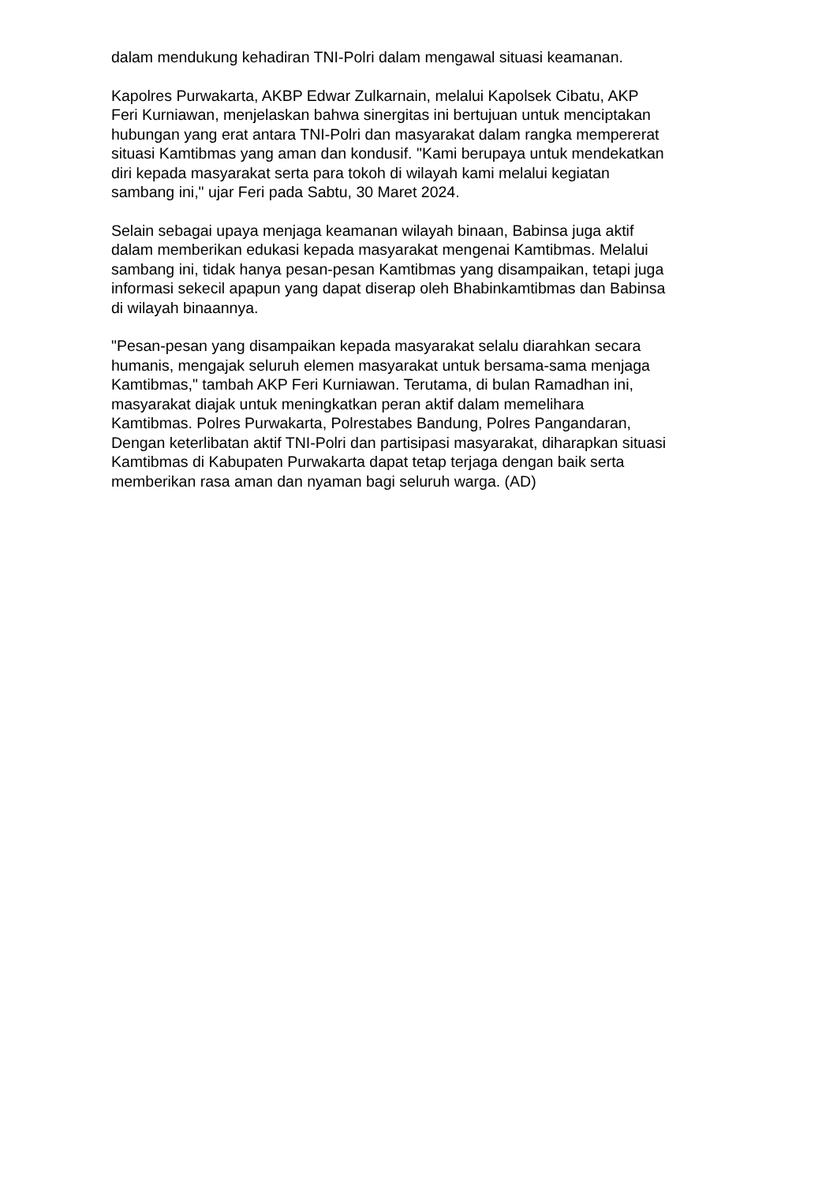dalam mendukung kehadiran TNI-Polri dalam mengawal situasi keamanan.
Kapolres Purwakarta, AKBP Edwar Zulkarnain, melalui Kapolsek Cibatu, AKP
Feri Kurniawan, menjelaskan bahwa sinergitas ini bertujuan untuk menciptakan
hubungan yang erat antara TNI-Polri dan masyarakat dalam rangka mempererat
situasi Kamtibmas yang aman dan kondusif. "Kami berupaya untuk mendekatkan
diri kepada masyarakat serta para tokoh di wilayah kami melalui kegiatan
sambang ini," ujar Feri pada Sabtu, 30 Maret 2024.
Selain sebagai upaya menjaga keamanan wilayah binaan, Babinsa juga aktif
dalam memberikan edukasi kepada masyarakat mengenai Kamtibmas. Melalui
sambang ini, tidak hanya pesan-pesan Kamtibmas yang disampaikan, tetapi juga
informasi sekecil apapun yang dapat diserap oleh Bhabinkamtibmas dan Babinsa
di wilayah binaannya.
"Pesan-pesan yang disampaikan kepada masyarakat selalu diarahkan secara
humanis, mengajak seluruh elemen masyarakat untuk bersama-sama menjaga
Kamtibmas," tambah AKP Feri Kurniawan. Terutama, di bulan Ramadhan ini,
masyarakat diajak untuk meningkatkan peran aktif dalam memelihara
Kamtibmas. Polres Purwakarta, Polrestabes Bandung, Polres Pangandaran,
Dengan keterlibatan aktif TNI-Polri dan partisipasi masyarakat, diharapkan situasi
Kamtibmas di Kabupaten Purwakarta dapat tetap terjaga dengan baik serta
memberikan rasa aman dan nyaman bagi seluruh warga. (AD)